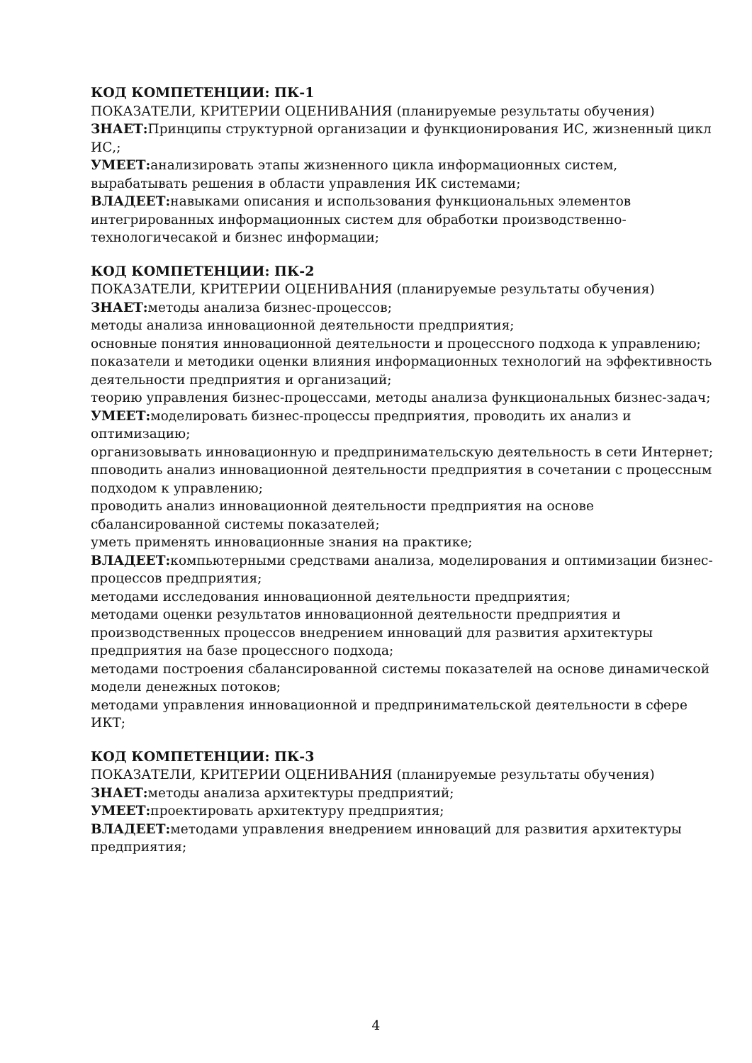КОД КОМПЕТЕНЦИИ: ПК-1
ПОКАЗАТЕЛИ, КРИТЕРИИ ОЦЕНИВАНИЯ (планируемые результаты обучения)
ЗНАЕТ: Принципы структурной организации и функционирования ИС, жизненный цикл ИС,;
УМЕЕТ: анализировать этапы жизненного цикла информационных систем, вырабатывать решения в области управления ИК системами;
ВЛАДЕЕТ: навыками описания и использования функциональных элементов интегрированных информационных систем для обработки производственно-технологичесакой и бизнес информации;
КОД КОМПЕТЕНЦИИ: ПК-2
ПОКАЗАТЕЛИ, КРИТЕРИИ ОЦЕНИВАНИЯ (планируемые результаты обучения)
ЗНАЕТ: методы анализа бизнес-процессов;
методы анализа инновационной деятельности предприятия;
основные понятия инновационной деятельности и процессного подхода к управлению;
показатели и методики оценки влияния информационных технологий на эффективность деятельности предприятия и организаций;
теорию управления бизнес-процессами, методы анализа функциональных бизнес-задач;
УМЕЕТ: моделировать бизнес-процессы предприятия, проводить их анализ и оптимизацию;
организовывать инновационную и предпринимательскую деятельность в сети Интернет;
пповодить анализ инновационной деятельности предприятия в сочетании с процессным подходом к управлению;
проводить анализ инновационной деятельности предприятия на основе сбалансированной системы показателей;
уметь применять инновационные знания на практике;
ВЛАДЕЕТ: компьютерными средствами анализа, моделирования и оптимизации бизнес-процессов предприятия;
методами исследования инновационной деятельности предприятия;
методами оценки результатов инновационной деятельности предприятия и производственных процессов внедрением инноваций для развития архитектуры предприятия на базе процессного подхода;
методами построения сбалансированной системы показателей на основе динамической модели денежных потоков;
методами управления инновационной и предпринимательской деятельности в сфере ИКТ;
КОД КОМПЕТЕНЦИИ: ПК-3
ПОКАЗАТЕЛИ, КРИТЕРИИ ОЦЕНИВАНИЯ (планируемые результаты обучения)
ЗНАЕТ: методы анализа архитектуры предприятий;
УМЕЕТ: проектировать архитектуру предприятия;
ВЛАДЕЕТ: методами управления внедрением инноваций для развития архитектуры предприятия;
4